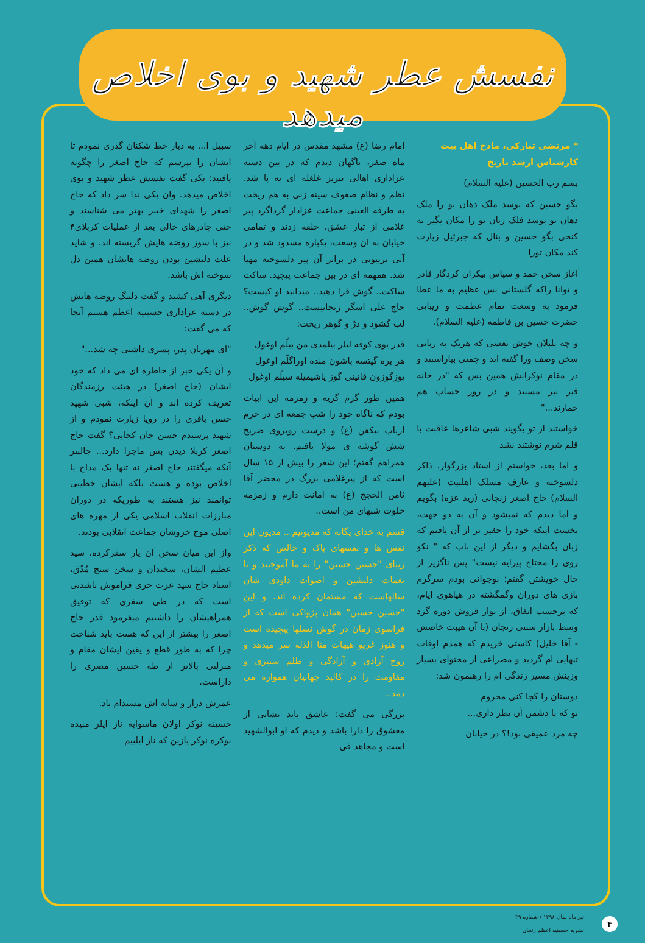نفسش عطر شهید و بوی اخلاص میدهد
* مرتضی تبارکی، مادح اهل بیت
کارشناس ارشد تاریخ
بسم رب الحسین (علیه السلام)
بگو حسین که بوسد ملک دهان تو را ملک دهان تو بوسد فلک زبان تو را مکان بگیر به کنجی بگو حسین و بنال که جبرئیل زیارت کند مکان تورا
آغاز سخن حمد و سپاس بیکران کردگار قادر و توانا راکه گلستانی بس عظیم به ما عطا فرمود به وسعت تمام عظمت و زیبایی حضرت حسین بن فاطمه (علیه السلام).
و چه بلبلان خوش نفسی که هریک به زبانی سخن وصف ورا گفته اند و چمنی بیاراستند و در مقام نوکرانش همین بس که "در خانه قبر نیز مستند و در روز حساب هم خمارند..."
خواستند از تو بگویند شبی شاعرها عاقبت با قلم شرم نوشتند نشد
و اما بعد، خواستم از استاد بزرگوار، ذاکر دلسوخته و عارف مسلک اهلبیت (علیهم السلام) حاج اصغر زنجانی (زید عزه) بگویم و اما دیدم که نمیشود و آن به دو جهت، نخست اینکه خود را حقیر تر از آن یافتم که زبان بگشایم و دیگر از این باب که " نکو روی را محتاج پیرایه نیست" پس ناگزیر از حال خویشتن گفتم؛ نوجوانی بودم سرگرم بازی های دوران وگمگشته در هیاهوی ایام، که برحسب اتفاق، از نوار فروش دوره گرد وسط بازار سنتی زنجان (با آن هیبت خاصش - آقا خلیل) کاستی خریدم که همدم اوقات تنهایی ام گردید و مصراعی از محتوای بسیار وزینش مسیر زندگی ام را رهنمون شد:
دوستان را کجا کنی محروم
تو که با دشمن آن نظر داری...
چه مرد عمیقی بود!؟ در خیابان
امام رضا (ع) مشهد مقدس در ایام دهه آخر ماه صفر، ناگهان دیدم که در بین دسته عزاداری اهالی تبریز غلغله ای به پا شد. نظم و نظام صفوف سینه زنی به هم ریخت به طرفه العینی جماعت عزادار گرداگرد پیر غلامی از تبار عشق، حلقه زدند و تمامی خیابان به آن وسعت، یکباره مسدود شد و در آنی تریبونی در برابر آن پیر دلسوخته مهیا شد. همهمه ای در بین جماعت پیچید. ساکت ساکت.. گوش فرا دهید.. میدانید او کیست؟ حاج علی اسگر زنجانیست.. گوش گوش.. لب گشود و درّ و گوهر ریخت:
قدر یوی کوفه لیلر بیلمدی من بیلّم اوغول
هر یره گیتسه باشون منده اوراگلّم اوغول
یوزگوزون قانینی گوز یاشیمیله سیلّم اوغول
همین طور گرم گریه و زمزمه این ابیات بودم که ناگاه خود را شب جمعه ای در حرم ارباب بیکفن (ع) و درست روبروی ضریح شش گوشه ی مولا یافتم. به دوستان همراهم گفتم؛ این شعر را بیش از ۱۵ سال است که از پیرغلامی بزرگ در محضر آقا ثامن الحجج (ع) به امانت دارم و زمزمه خلوت شبهای من است..
قسم به خدای یگانه که مدیونیم... مدیون این نفس ها و نفسهای پاک و خالص که ذکر زیبای "حسین حسین" را به ما آموختند و با نغمات دلنشین و اصوات داودی شان سالهاست که مستمان کرده اند. و این "حسین حسین" همان پژواکی است که از فراسوی زمان در گوش نسلها پیچیده است و هنوز غریو هیهات منا الذله سر میدهد و روح آزادی و آزادگی و ظلم ستیزی و مقاومت را در کالبد جهانیان همواره می دمد..
بزرگی می گفت: عاشق باید نشانی از معشوق را دارا باشد و دیدم که او ابوالشهید است و مجاهد فی
سبیل ا... به دیار خط شکنان گذری نمودم تا ایشان را بپرسم که حاج اصغر را چگونه یافتید: یکی گفت نفسش عطر شهید و بوی اخلاص میدهد. وان یکی ندا سر داد که حاج اصغر را شهدای خیبر بهتر می شناسند و حتی چادرهای خالی بعد از عملیات کربلای۴ نیز با سوز روضه هایش گریسته اند. و شاید علت دلنشین بودن روضه هایشان همین دل سوخته اش باشد.
دیگری آهی کشید و گفت دلتنگ روضه هایش در دسته عزاداری حسینیه اعظم هستم آنجا که می گفت:
"ای مهربان پدر، پسری داشتی چه شد..."
و آن یکی خبر از خاطره ای می داد که خود ایشان (حاج اصغر) در هیئت رزمندگان تعریف کرده اند و آن اینکه، شبی شهید حسن باقری را در رویا زیارت نمودم و از شهید پرسیدم حسن جان کجایی؟ گفت حاج اصغر کربلا دیدن بس ماجرا دارد... جالبتر آنکه میگفتند حاج اصغر نه تنها یک مداح با اخلاص بوده و هست بلکه ایشان خطیبی توانمند نیز هستند به طوریکه در دوران مبارزات انقلاب اسلامی یکی از مهره های اصلی موج خروشان جماعت انقلابی بودند.
واز این میان سخن آن یار سفرکرده، سید عظیم الشان، سخندان و سخن سنج مُدّق، استاد حاج سید عزت حری فراموش ناشدنی است که در طی سفری که توفیق همراهیشان را داشتیم میفرمود قدر حاج اصغر را بیشتر از این که هست باید شناخت چرا که به طور قطع و یقین ایشان مقام و منزلتی بالاتر از طه حسین مصری را داراست.
عمرش دراز و سایه اش مستدام باد.
حسینه نوکر اولان ماسوایه ناز ایلر منیده نوکره نوکر یازین که ناز ایلییم
تیر ماه سال ۱۳۹۶ / شماره ۳۹
نشریه حسینیه اعظم زنجان
۴